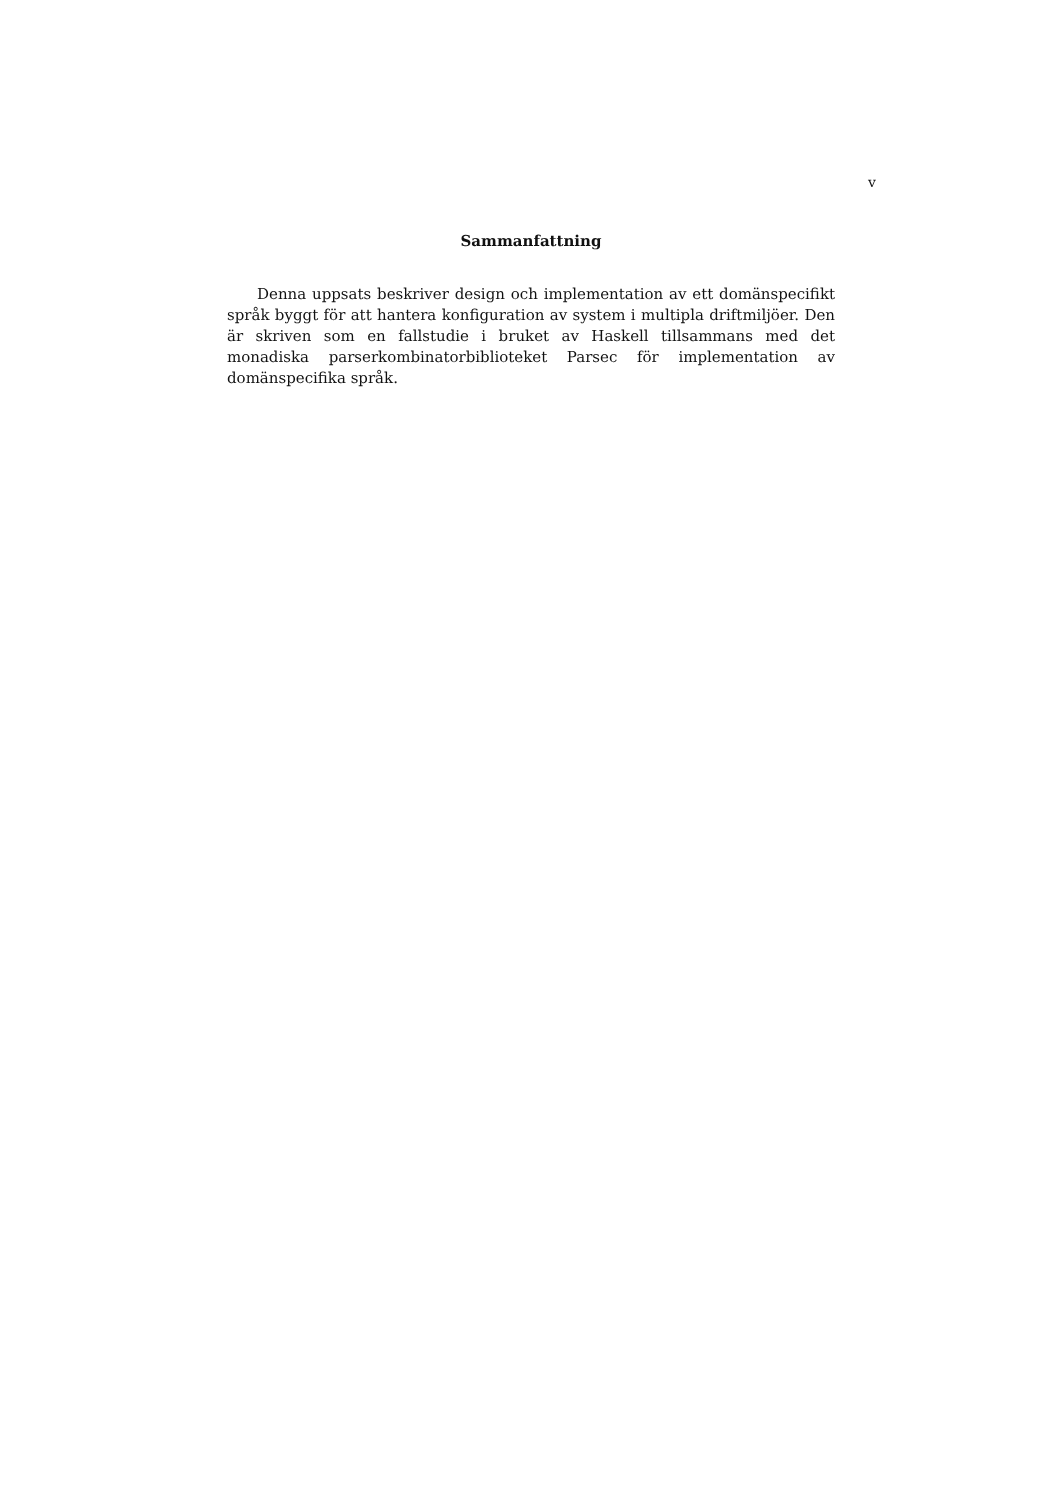v
Sammanfattning
Denna uppsats beskriver design och implementation av ett domänspecifikt språk byggt för att hantera konfiguration av system i multipla driftmiljöer. Den är skriven som en fallstudie i bruket av Haskell tillsammans med det monadiska parserkombinatorbiblioteket Parsec för implementation av domänspecifika språk.